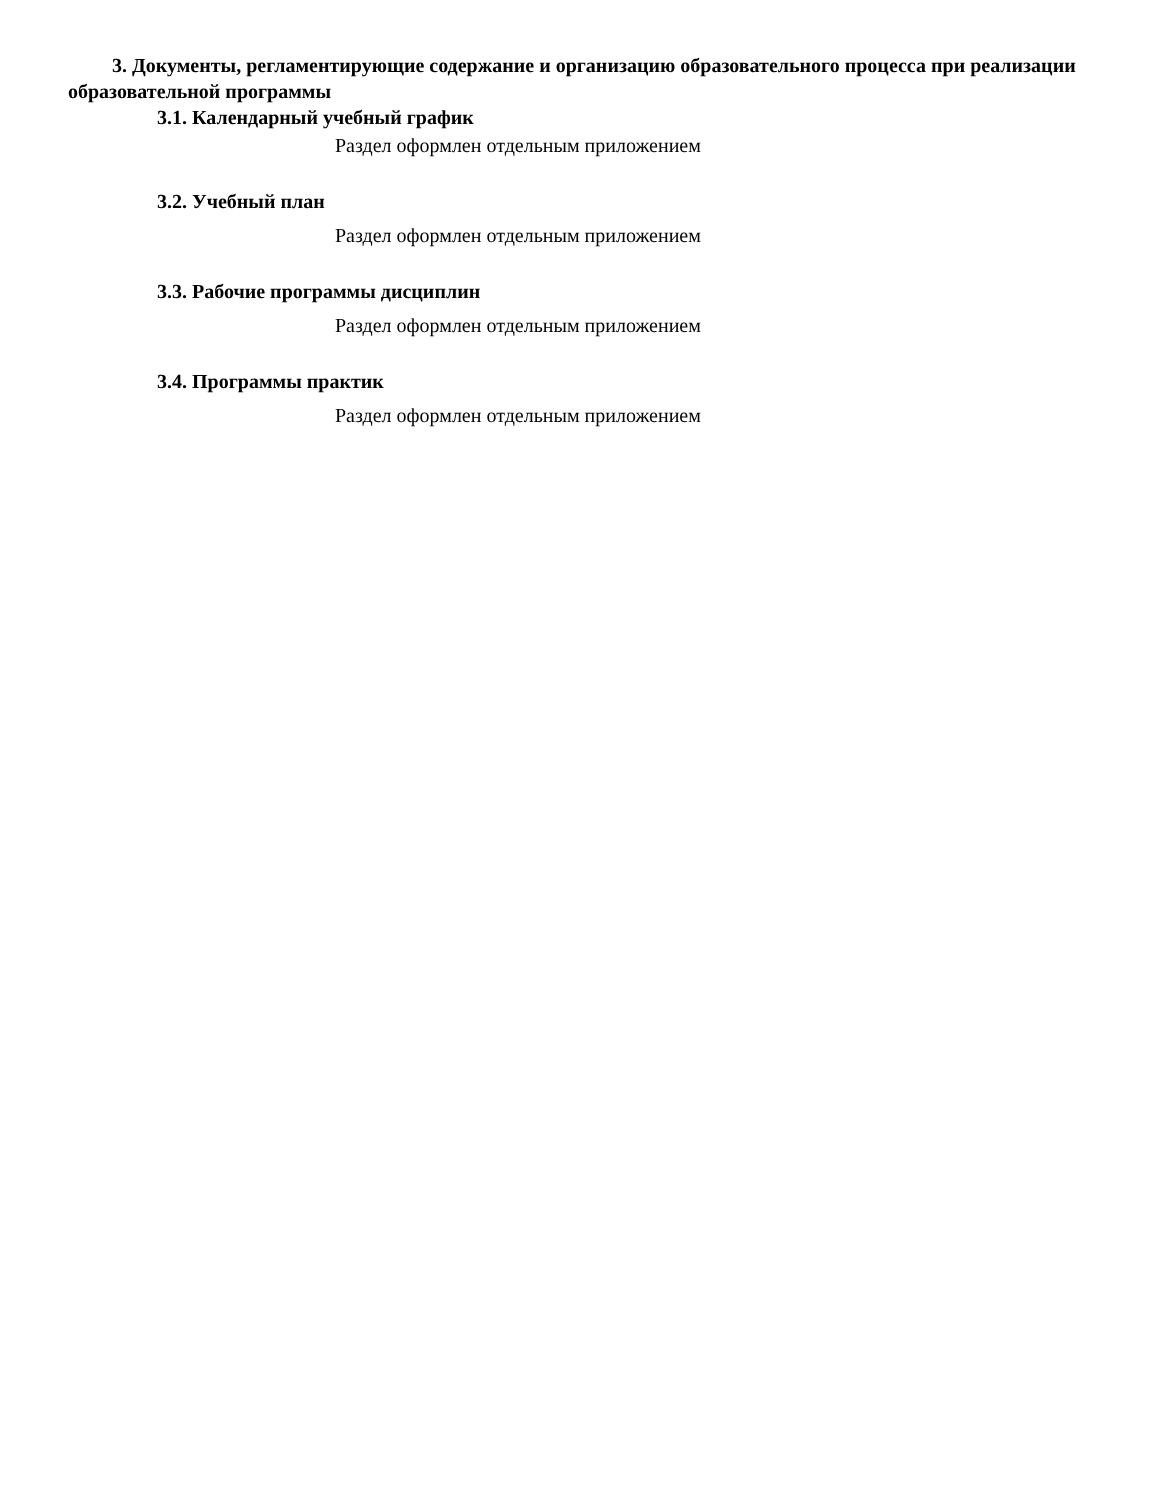3. Документы, регламентирующие содержание и организацию образовательного процесса при реализации образовательной программы
3.1. Календарный учебный график
Раздел оформлен отдельным приложением
3.2. Учебный план
Раздел оформлен отдельным приложением
3.3. Рабочие программы дисциплин
Раздел оформлен отдельным приложением
3.4. Программы практик
Раздел оформлен отдельным приложением